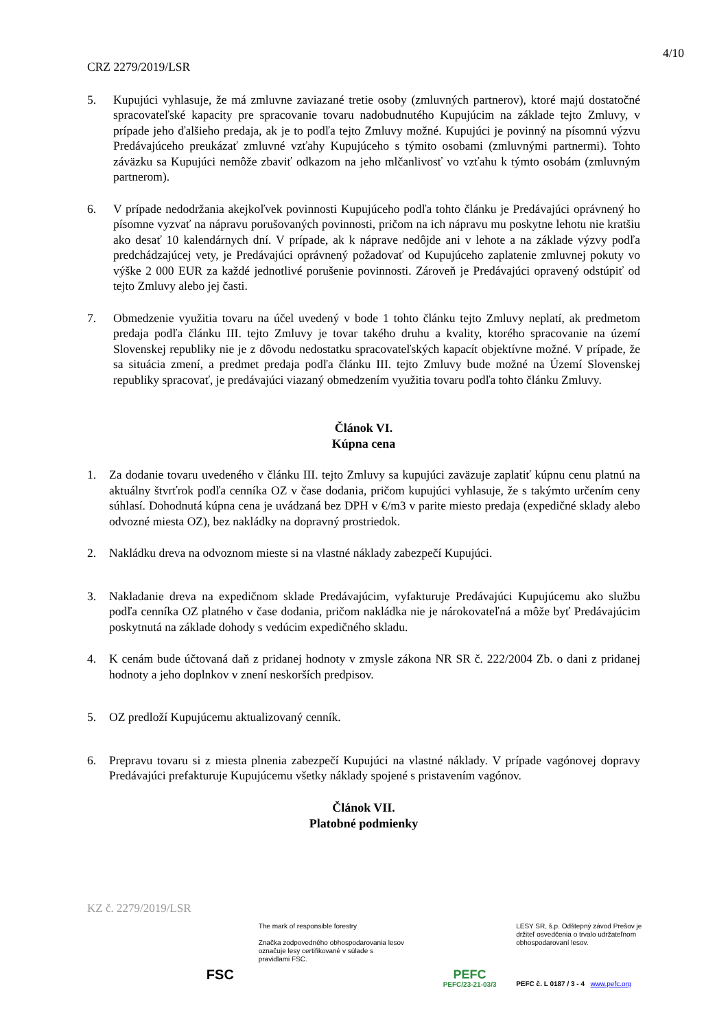4/10
CRZ 2279/2019/LSR
5. Kupujúci vyhlasuje, že má zmluvne zaviazané tretie osoby (zmluvných partnerov), ktoré majú dostatočné spracovateľské kapacity pre spracovanie tovaru nadobudnutého Kupujúcim na základe tejto Zmluvy, v prípade jeho ďalšieho predaja, ak je to podľa tejto Zmluvy možné. Kupujúci je povinný na písomnú výzvu Predávajúceho preukázať zmluvné vzťahy Kupujúceho s týmito osobami (zmluvnými partnermi). Tohto záväzku sa Kupujúci nemôže zbaviť odkazom na jeho mlčanlivosť vo vzťahu k týmto osobám (zmluvným partnerom).
6. V prípade nedodržania akejkoľvek povinnosti Kupujúceho podľa tohto článku je Predávajúci oprávnený ho písomne vyzvať na nápravu porušovaných povinnosti, pričom na ich nápravu mu poskytne lehotu nie kratšiu ako desať 10 kalendárnych dní. V prípade, ak k náprave nedôjde ani v lehote a na základe výzvy podľa predchádzajúcej vety, je Predávajúci oprávnený požadovať od Kupujúceho zaplatenie zmluvnej pokuty vo výške 2 000 EUR za každé jednotlivé porušenie povinnosti. Zároveň je Predávajúci opravený odstúpiť od tejto Zmluvy alebo jej časti.
7. Obmedzenie využitia tovaru na účel uvedený v bode 1 tohto článku tejto Zmluvy neplatí, ak predmetom predaja podľa článku III. tejto Zmluvy je tovar takého druhu a kvality, ktorého spracovanie na území Slovenskej republiky nie je z dôvodu nedostatku spracovateľských kapacít objektívne možné. V prípade, že sa situácia zmení, a predmet predaja podľa článku III. tejto Zmluvy bude možné na Území Slovenskej republiky spracovať, je predávajúci viazaný obmedzením využitia tovaru podľa tohto článku Zmluvy.
Článok VI.
Kúpna cena
1. Za dodanie tovaru uvedeného v článku III. tejto Zmluvy sa kupujúci zaväzuje zaplatiť kúpnu cenu platnú na aktuálny štvrťrok podľa cenníka OZ v čase dodania, pričom kupujúci vyhlasuje, že s takýmto určením ceny súhlasí. Dohodnutá kúpna cena je uvádzaná bez DPH v €/m3 v parite miesto predaja (expedičné sklady alebo odvozné miesta OZ), bez nakládky na dopravný prostriedok.
2. Nakládku dreva na odvoznom mieste si na vlastné náklady zabezpečí Kupujúci.
3. Nakladanie dreva na expedičnom sklade Predávajúcim, vyfakturuje Predávajúci Kupujúcemu ako službu podľa cenníka OZ platného v čase dodania, pričom nakládka nie je nárokovateľná a môže byť Predávajúcim poskytnutá na základe dohody s vedúcim expedičného skladu.
4. K cenám bude účtovaná daň z pridanej hodnoty v zmysle zákona NR SR č. 222/2004 Zb. o dani z pridanej hodnoty a jeho doplnkov v znení neskorších predpisov.
5. OZ predloží Kupujúcemu aktualizovaný cenník.
6. Prepravu tovaru si z miesta plnenia zabezpečí Kupujúci na vlastné náklady. V prípade vagónovej dopravy Predávajúci prefakturuje Kupujúcemu všetky náklady spojené s pristavením vagónov.
Článok VII.
Platobné podmienky
KZ č. 2279/2019/LSR
FSC
The mark of responsible forestry
Značka zodpovedného obhospodarovania lesov označuje lesy certifikované v súlade s pravidlami FSC.
PEFC
PEFC/23-21-03/3
LESY SR, š.p. Odštepný závod Prešov je držiteľ osvedčenia o trvalo udržateľnom obhospodarovaní lesov.
PEFC č. L 0187 / 3 - 4 www.pefc.org